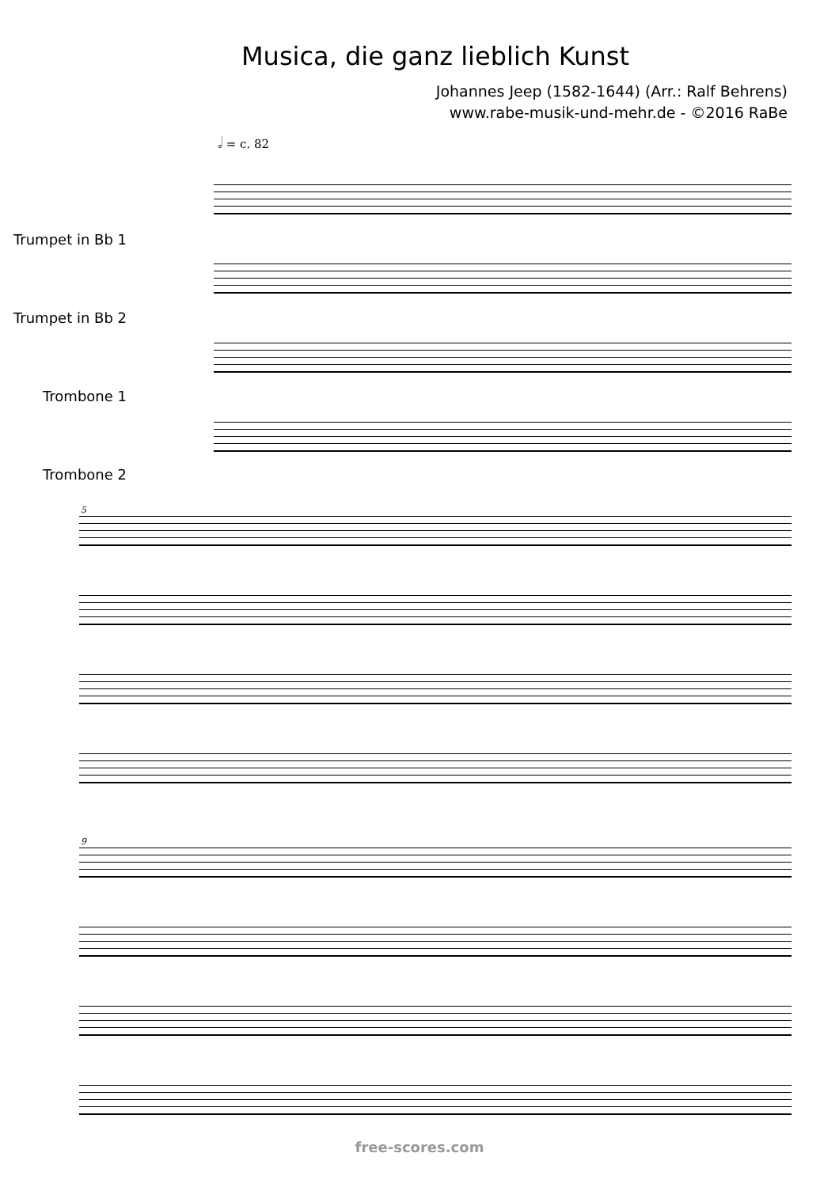Musica, die ganz lieblich Kunst
Johannes Jeep (1582-1644) (Arr.: Ralf Behrens)
www.rabe-musik-und-mehr.de - ©2016 RaBe
𝅗𝅥 = c. 82
Trumpet in Bb 1
Trumpet in Bb 2
Trombone 1
Trombone 2
5
9
free-scores.com